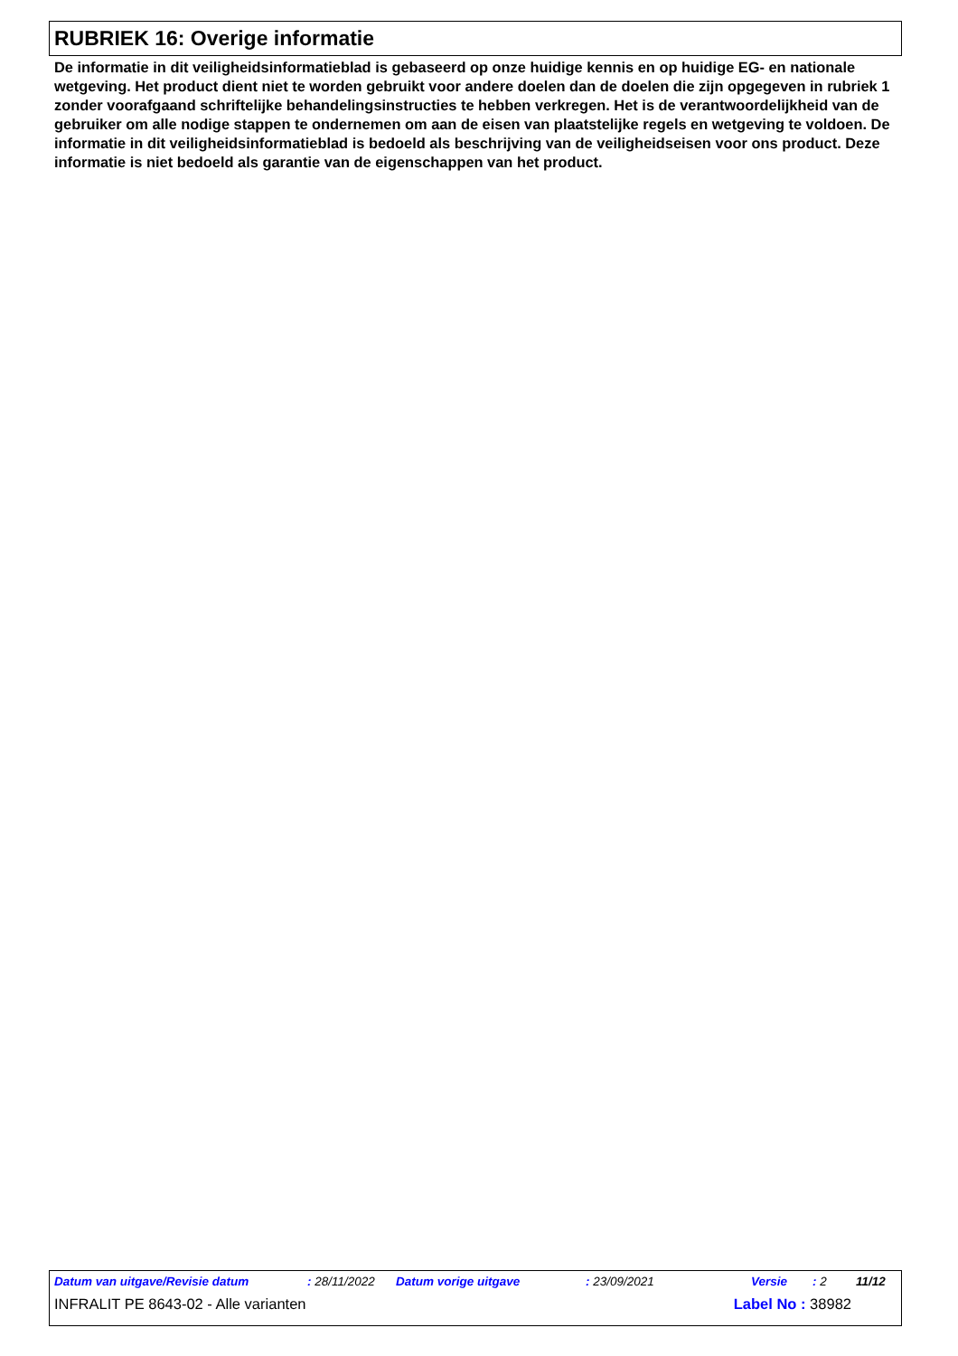RUBRIEK 16: Overige informatie
De informatie in dit veiligheidsinformatieblad is gebaseerd op onze huidige kennis en op huidige EG- en nationale wetgeving. Het product dient niet te worden gebruikt voor andere doelen dan de doelen die zijn opgegeven in rubriek 1 zonder voorafgaand schriftelijke behandelingsinstructies te hebben verkregen. Het is de verantwoordelijkheid van de gebruiker om alle nodige stappen te ondernemen om aan de eisen van plaatstelijke regels en wetgeving te voldoen. De informatie in dit veiligheidsinformatieblad is bedoeld als beschrijving van de veiligheidseisen voor ons product. Deze informatie is niet bedoeld als garantie van de eigenschappen van het product.
Datum van uitgave/Revisie datum : 28/11/2022 Datum vorige uitgave : 23/09/2021 Versie : 2 11/12
INFRALIT PE 8643-02 - Alle varianten Label No : 38982